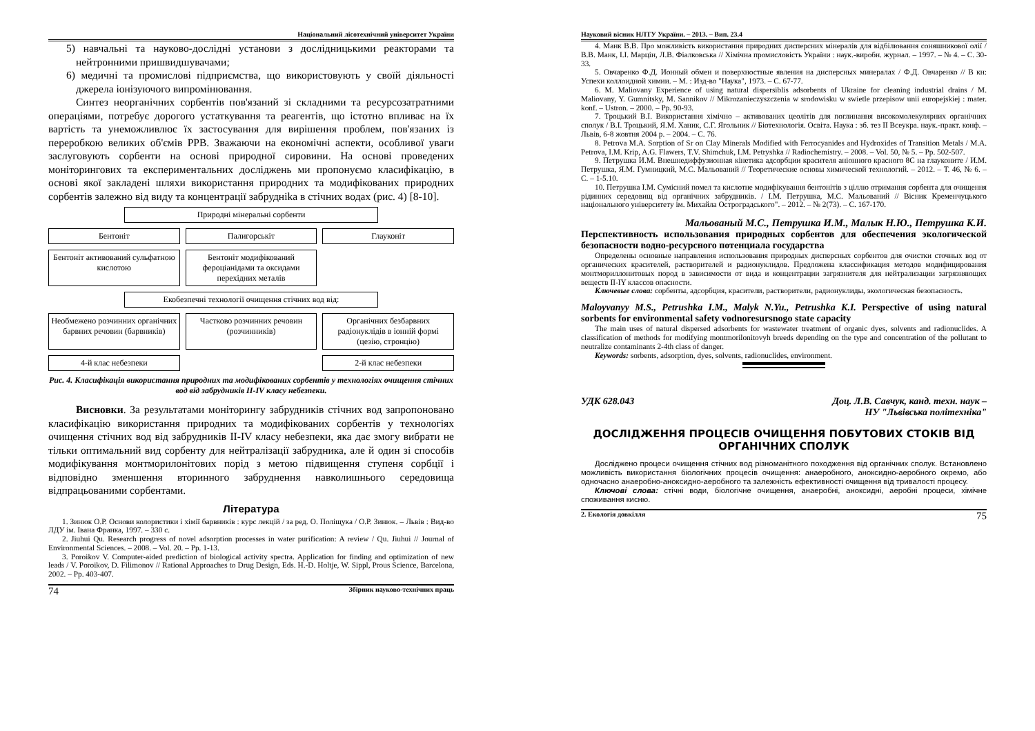Національний лісотехнічний університет України
5) навчальні та науково-дослідні установи з дослідницькими реакторами та нейтронними пришвидшувачами;
6) медичні та промислові підприємства, що використовують у своїй діяльності джерела іонізуючого випромінювання.
Синтез неорганічних сорбентів пов'язаний зі складними та ресурсозатратними операціями, потребує дорогого устаткування та реагентів, що істотно впливає на їх вартість та унеможливлює їх застосування для вирішення проблем, пов'язаних із переробкою великих об'ємів РРВ. Зважаючи на економічні аспекти, особливої уваги заслуговують сорбенти на основі природної сировини. На основі проведених моніторингових та експериментальних досліджень ми пропонуємо класифікацію, в основі якої закладені шляхи використання природних та модифікованих природних сорбентів залежно від виду та концентрації забруднika в стічних водах (рис. 4) [8-10].
Природні мінеральні сорбенти
Бентоніт
Палигорськіт
Глауконіт
Бентоніт активований сульфатною кислотою
Бентоніт модифікований фероціанідами та оксидами перехідних металів
Екобезпечні технології очищення стічних вод від:
Необмежено розчинних органічних барвних речовин (барвників)
Частково розчинних речовин (розчинників)
Органічних безбарвних радіонуклідів в іонній формі (цезію, стронцію)
4-й клас небезпеки
2-й клас небезпеки
Рис. 4. Класифікація використання природних та модифікованих сорбентів у технологіях очищення стічних вод від забрудників II-IV класу небезпеки.
Висновки. За результатами моніторингу забрудників стічних вод запропоновано класифікацію використання природних та модифікованих сорбентів у технологіях очищення стічних вод від забрудників II-IV класу небезпеки, яка дає змогу вибрати не тільки оптимальний вид сорбенту для нейтралізації забрудника, але й один зі способів модифікування монтморилонітових порід з метою підвищення ступеня сорбції і відповідно зменшення вторинного забруднення навколишнього середовища відпрацьованими сорбентами.
Література
1. Зинюк О.Р. Основи колористики і хімії барвників : курс лекцій / за ред. О. Поліщука / О.Р. Зинюк. – Львів : Вид-во ЛДУ ім. Івана Франка, 1997. – 330 с.
2. Jiuhui Qu. Research progress of novel adsorption processes in water purification: A review / Qu. Jiuhui // Journal of Environmental Sciences. – 2008. – Vol. 20. – Pp. 1-13.
3. Poroikov V. Computer-aided prediction of biological activity spectra. Application for finding and optimization of new leads / V. Poroikov, D. Filimonov // Rational Approaches to Drug Design, Eds. H.-D. Holtje, W. Sippl, Prous Science, Barcelona, 2002. – Pp. 403-407.
74 Збірник науково-технічних праць
Науковий вісник НЛТУ України. – 2013. – Вип. 23.4
4. Манк В.В. Про можливість використання природних дисперсних мінералів для відбілювання соняшникової олії / В.В. Манк, І.І. Марцін, Л.В. Фіалковська // Хімічна промисловість України : наук.-виробн. журнал. – 1997. – № 4. – С. 30-33.
5. Овчаренко Ф.Д. Ионный обмен и поверхностные явления на дисперсных минералах / Ф.Д. Овчаренко // В кн: Успехи коллоидной химии. – М. : Изд-во "Наука", 1973. – С. 67-77.
6. M. Maliovany Experience of using natural dispersiblis adsorbents of Ukraine for cleaning industrial drains / M. Maliovany, Y. Gumnitsky, M. Sannikov // Mikrozanieczyszczenia w srodowisku w swietle przepisow unii europejskiej : mater. konf. – Ustron. – 2000. – Pp. 90-93.
7. Троцький В.І. Використання хімічно – активованих цеолітів для поглинання високомолекулярних органічних сполук / В.І. Троцький, Я.М. Ханик, С.Г. Ягольник // Біотехнологія. Освіта. Наука : зб. тез II Всеукра. наук.-практ. конф. – Львів, 6-8 жовтня 2004 р. – 2004. – С. 76.
8. Petrova M.A. Sorption of Sr on Clay Minerals Modified with Ferrocyanides and Hydroxides of Transition Metals / M.A. Petrova, I.M. Krip, A.G. Flawers, T.V. Shimchuk, I.M. Petryshka // Radiochemistry. – 2008. – Vol. 50, № 5. – Pp. 502-507.
9. Петрушка И.М. Внешнедиффузионная кінетика адсорбции красителя аніонного красного 8С на глауконите / И.М. Петрушка, Я.М. Гумницкий, М.С. Мальований // Теоретические основы химической технологий. – 2012. – Т. 46, № 6. – С. – 1-5.10.
10. Петрушка І.М. Сумісний помел та кислотне модифікування бентонітів з ціллю отримання сорбента для очищення рідинних середовищ від органічних забрудників. / І.М. Петрушка, М.С. Мальований // Вісник Кременчуцького національного університету ім. Михайла Остроградського". – 2012. – № 2(73). – С. 167-170.
Мальованый М.С., Петрушка И.М., Малык Н.Ю., Петрушка К.И.
Перспективность использования природных сорбентов для обеспечения экологической безопасности водно-ресурсного потенциала государства
Определены основные направления использования природных дисперсных сорбентов для очистки сточных вод от органических красителей, растворителей и радионуклидов. Предложена классификация методов модифицирования монтмориллонитовых пород в зависимости от вида и концентрации загрязнителя для нейтрализации загрязняющих веществ II-IY классов опасности.
Ключевые слова: сорбенты, адсорбция, красители, растворители, радионуклиды, экологическая безопасность.
Maloyvanyy M.S., Petrushka I.M., Malyk N.Yu., Petrushka K.I. Perspective of using natural sorbents for environmental safety vodnoresursnogo state capacity
The main uses of natural dispersed adsorbents for wastewater treatment of organic dyes, solvents and radionuclides. A classification of methods for modifying montmorilonitovyh breeds depending on the type and concentration of the pollutant to neutralize contaminants 2-4th class of danger.
Keywords: sorbents, adsorption, dyes, solvents, radionuclides, environment.
УДК 628.043 Доц. Л.В. Савчук, канд. техн. наук –
НУ "Львівська політехніка"
ДОСЛІДЖЕННЯ ПРОЦЕСІВ ОЧИЩЕННЯ ПОБУТОВИХ СТОКІВ ВІД ОРГАНІЧНИХ СПОЛУК
Досліджено процеси очищення стічних вод різноманітного походження від органічних сполук. Встановлено можливість використання біологічних процесів очищення: анаеробного, аноксидно-аеробного окремо, або одночасно анаеробно-аноксидно-аеробного та залежність ефективності очищення від тривалості процесу.
Ключові слова: стічні води, біологічне очищення, анаеробні, аноксидні, аеробні процеси, хімічне споживання кисню.
2. Екологія довкілля 75